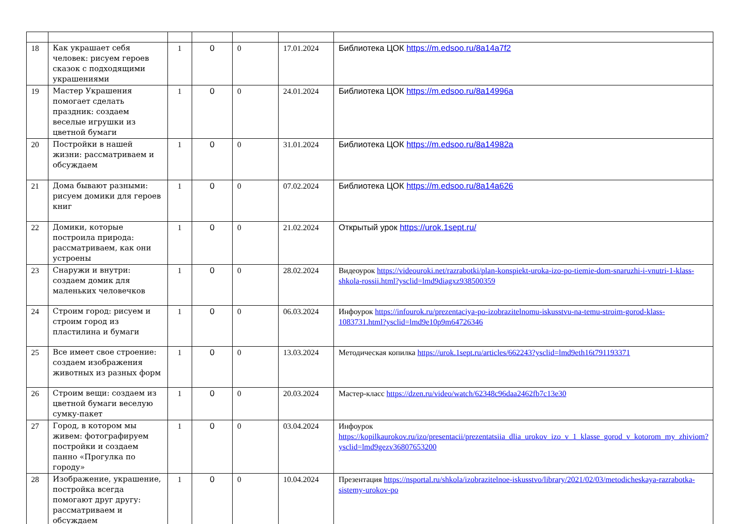| 18 | Как украшает себя человек: рисуем героев сказок с подходящими украшениями | 1 | 0 | 0 | 17.01.2024 | Библиотека ЦОК https://m.edsoo.ru/8a14a7f2 |
| 19 | Мастер Украшения помогает сделать праздник: создаем веселые игрушки из цветной бумаги | 1 | 0 | 0 | 24.01.2024 | Библиотека ЦОК https://m.edsoo.ru/8a14996a |
| 20 | Постройки в нашей жизни: рассматриваем и обсуждаем | 1 | 0 | 0 | 31.01.2024 | Библиотека ЦОК https://m.edsoo.ru/8a14982a |
| 21 | Дома бывают разными: рисуем домики для героев книг | 1 | 0 | 0 | 07.02.2024 | Библиотека ЦОК https://m.edsoo.ru/8a14a626 |
| 22 | Домики, которые построила природа: рассматриваем, как они устроены | 1 | 0 | 0 | 21.02.2024 | Открытый урок https://urok.1sept.ru/ |
| 23 | Снаружи и внутри: создаем домик для маленьких человечков | 1 | 0 | 0 | 28.02.2024 | Видеоурок https://videouroki.net/razrabotki/plan-konspiekt-uroka-izo-po-tiemie-dom-snaruzhi-i-vnutri-1-klass-shkola-rossii.html?ysclid=lmd9diagxz938500359 |
| 24 | Строим город: рисуем и строим город из пластилина и бумаги | 1 | 0 | 0 | 06.03.2024 | Инфоурок https://infourok.ru/prezentaciya-po-izobrazitelnomu-iskusstvu-na-temu-stroim-gorod-klass-1083731.html?ysclid=lmd9e10p9m64726346 |
| 25 | Все имеет свое строение: создаем изображения животных из разных форм | 1 | 0 | 0 | 13.03.2024 | Методическая копилка https://urok.1sept.ru/articles/662243?ysclid=lmd9eth16t791193371 |
| 26 | Строим вещи: создаем из цветной бумаги веселую сумку-пакет | 1 | 0 | 0 | 20.03.2024 | Мастер-класс https://dzen.ru/video/watch/62348c96daa2462fb7c13e30 |
| 27 | Город, в котором мы живем: фотографируем постройки и создаем панно «Прогулка по городу» | 1 | 0 | 0 | 03.04.2024 | Инфоурок https://kopilkaurokov.ru/izo/presentacii/prezentatsiia_dlia_urokov_izo_v_1_klasse_gorod_v_kotorom_my_zhiviom?ysclid=lmd9gezv36807653200 |
| 28 | Изображение, украшение, постройка всегда помогают друг другу: рассматриваем и обсуждаем | 1 | 0 | 0 | 10.04.2024 | Презентация https://nsportal.ru/shkola/izobrazitelnoe-iskusstvo/library/2021/02/03/metodicheskaya-razrabotka-sistemy-urokov-po |